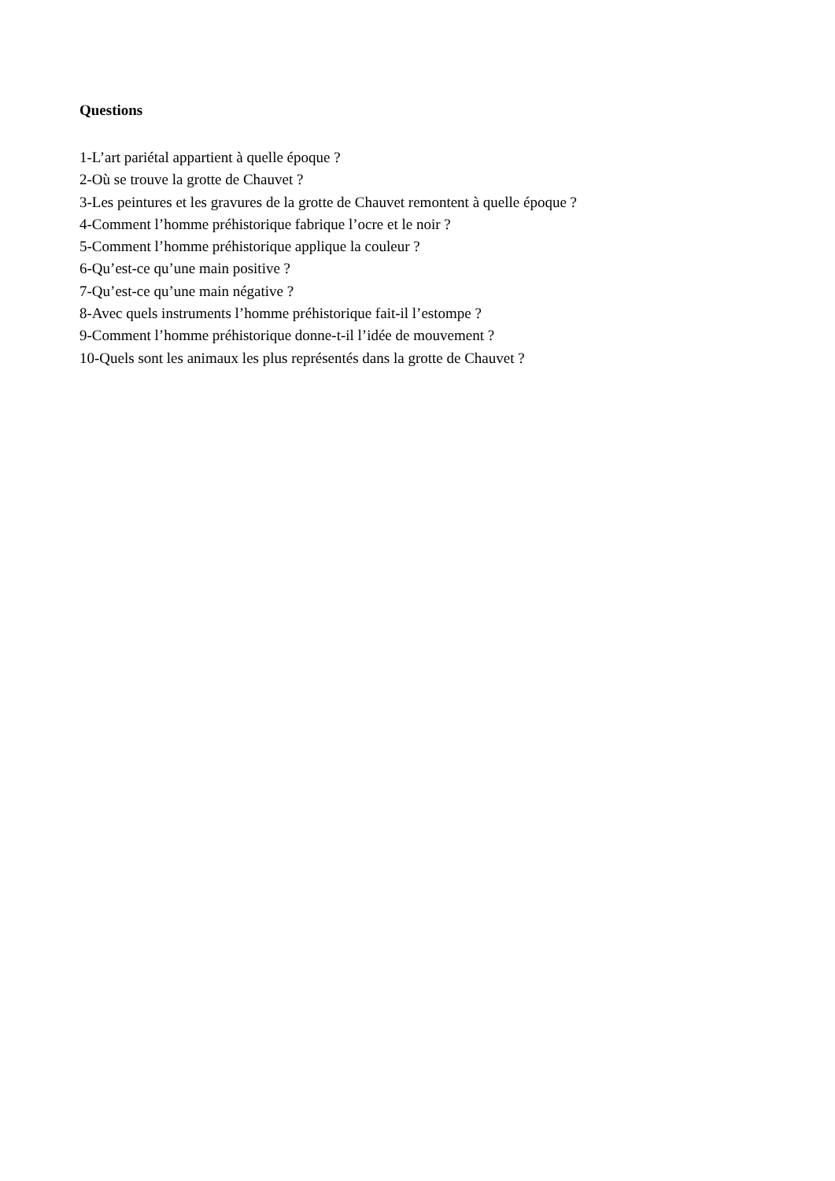Questions
1-L’art pariétal appartient à quelle époque ?
2-Où se trouve la grotte de Chauvet ?
3-Les peintures et les gravures de la grotte de Chauvet remontent à quelle époque ?
4-Comment l’homme préhistorique fabrique l’ocre et le noir ?
5-Comment l’homme préhistorique applique la couleur ?
6-Qu’est-ce qu’une main positive ?
7-Qu’est-ce qu’une main négative ?
8-Avec quels instruments l’homme préhistorique fait-il l’estompe ?
9-Comment l’homme préhistorique donne-t-il l’idée de mouvement ?
10-Quels sont les animaux les plus représentés dans la grotte de Chauvet ?